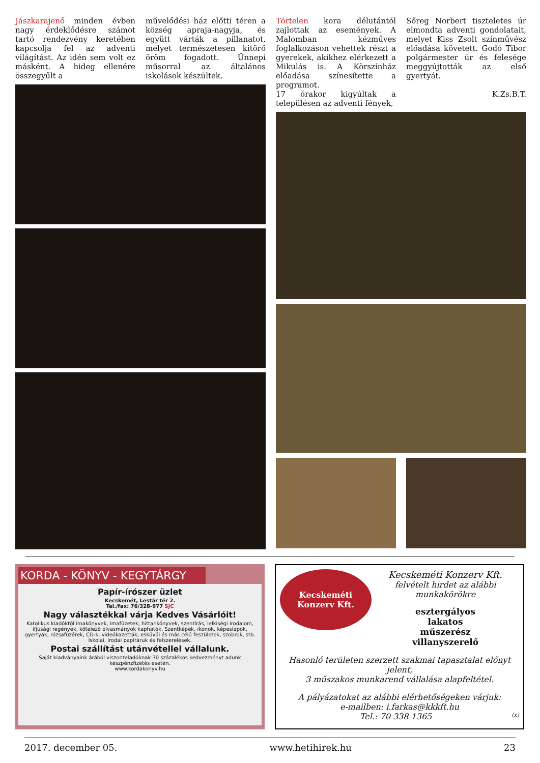Jászkarajenő minden évben nagy érdeklődésre számot tartó rendezvény keretében kapcsolja fel az adventi világítást. Az idén sem volt ez másként. A hideg ellenére összegyűlt a
művelődési ház előtti téren a község apraja-nagyja, és együtt várták a pillanatot, melyet természetesen kitörő öröm fogadott. Ünnepi műsorral az általános iskolások készültek.
Törtelen kora délutántól zajlottak az események. A Malomban kézműves foglalkozáson vehettek részt a gyerekek, akikhez elérkezett a Mikulás is. A Körszínház előadása színesítette a programot.
17 órakor kigyúltak a településen az adventi fények,
Sőreg Norbert tiszteletes úr elmondta adventi gondolatait, melyet Kiss Zsolt színművész előadása követett. Godó Tibor polgármester úr és felesége meggyújtották az első gyertyát.
K.Zs.B.T.
KORDA - KÖNYV - KEGYTÁRGY
Papír-írószer üzlet
Kecskemét, Lestár tér 2.
Tel./fax: 76/328-977 SJC
Nagy választékkal várja Kedves Vásárlóit!
Katolikus kiadóktól imakönyvek, imafüzetek, hittankönyvek, szentírás, lelkiségi irodalom, ifjúsági regények, kötelező olvasmányok kaphatók. Szentképek, ikonok, képeslapok, gyertyák, rózsafüzérek, CD-k, videókazetták, esküvői és más célú feszületek, szobrok, stb. Iskolai, irodai papíráruk és felszerelések.
Postai szállítást utánvétellel vállalunk.
Saját kiadványaink árából viszonteladóknak 30 százalékos kedvezményt adunk készpénzfizetés esetén.
www.kordakonyv.hu
Kecskeméti
Konzerv Kft.
Kecskeméti Konzerv Kft.
felvételt hirdet az alábbi munkakörökre
esztergályos
lakatos
műszerész
villanyszerelő
Hasonló területen szerzett szakmai tapasztalat előnyt jelent,
3 műszakos munkarend vállalása alapfeltétel.
A pályázatokat az alábbi elérhetőségeken várjuk:
e-mailben: i.farkas@kkkft.hu
Tel.: 70 338 1365 (x)
2017. december 05. www.hetihirek.hu 23